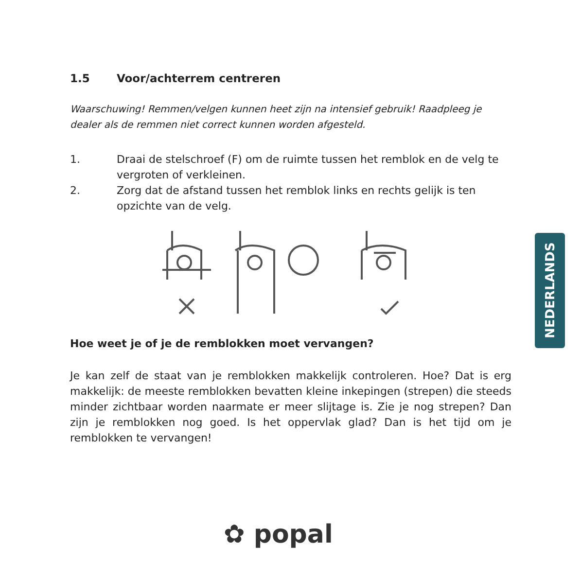1.5 Voor/achterrem centreren
Waarschuwing! Remmen/velgen kunnen heet zijn na intensief gebruik! Raadpleeg je dealer als de remmen niet correct kunnen worden afgesteld.
1. Draai de stelschroef (F) om de ruimte tussen het remblok en de velg te vergroten of verkleinen.
2. Zorg dat de afstand tussen het remblok links en rechts gelijk is ten opzichte van de velg.
Hoe weet je of je de remblokken moet vervangen?
Je kan zelf de staat van je remblokken makkelijk controleren. Hoe? Dat is erg makkelijk: de meeste remblokken bevatten kleine inkepingen (strepen) die steeds minder zichtbaar worden naarmate er meer slijtage is. Zie je nog strepen? Dan zijn je remblokken nog goed. Is het oppervlak glad? Dan is het tijd om je remblokken te vervangen!
NEDERLANDS
✿ popal